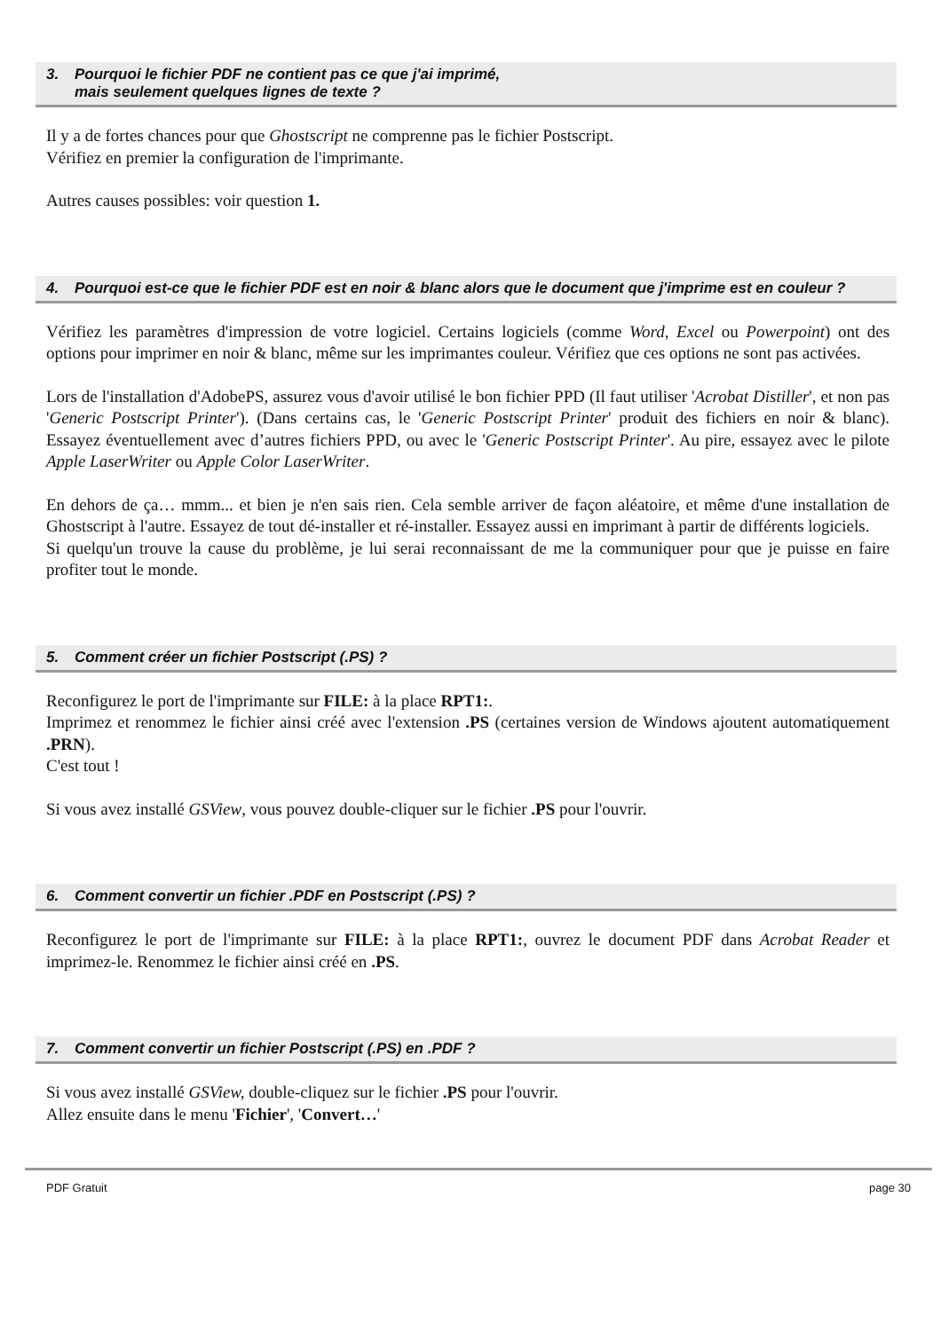3. Pourquoi le fichier PDF ne contient pas ce que j'ai imprimé,
mais seulement quelques lignes de texte ?
Il y a de fortes chances pour que Ghostscript ne comprenne pas le fichier Postscript.
Vérifiez en premier la configuration de l'imprimante.
Autres causes possibles: voir question 1.
4. Pourquoi est-ce que le fichier PDF est en noir & blanc alors que le document que j'imprime est en couleur ?
Vérifiez les paramètres d'impression de votre logiciel. Certains logiciels (comme Word, Excel ou Powerpoint) ont des options pour imprimer en noir & blanc, même sur les imprimantes couleur. Vérifiez que ces options ne sont pas activées.
Lors de l'installation d'AdobePS, assurez vous d'avoir utilisé le bon fichier PPD (Il faut utiliser 'Acrobat Distiller', et non pas 'Generic Postscript Printer'). (Dans certains cas, le 'Generic Postscript Printer' produit des fichiers en noir & blanc). Essayez éventuellement avec d’autres fichiers PPD, ou avec le 'Generic Postscript Printer'. Au pire, essayez avec le pilote Apple LaserWriter ou Apple Color LaserWriter.
En dehors de ça… mmm... et bien je n'en sais rien. Cela semble arriver de façon aléatoire, et même d'une installation de Ghostscript à l'autre. Essayez de tout dé-installer et ré-installer. Essayez aussi en imprimant à partir de différents logiciels.
Si quelqu'un trouve la cause du problème, je lui serai reconnaissant de me la communiquer pour que je puisse en faire profiter tout le monde.
5. Comment créer un fichier Postscript (.PS) ?
Reconfigurez le port de l'imprimante sur FILE: à la place RPT1:.
Imprimez et renommez le fichier ainsi créé avec l'extension .PS (certaines version de Windows ajoutent automatiquement .PRN).
C'est tout !
Si vous avez installé GSView, vous pouvez double-cliquer sur le fichier .PS pour l'ouvrir.
6. Comment convertir un fichier .PDF en Postscript (.PS) ?
Reconfigurez le port de l'imprimante sur FILE: à la place RPT1:, ouvrez le document PDF dans Acrobat Reader et imprimez-le. Renommez le fichier ainsi créé en .PS.
7. Comment convertir un fichier Postscript (.PS) en .PDF ?
Si vous avez installé GSView, double-cliquez sur le fichier .PS pour l'ouvrir.
Allez ensuite dans le menu 'Fichier', 'Convert…'
PDF Gratuit page 30